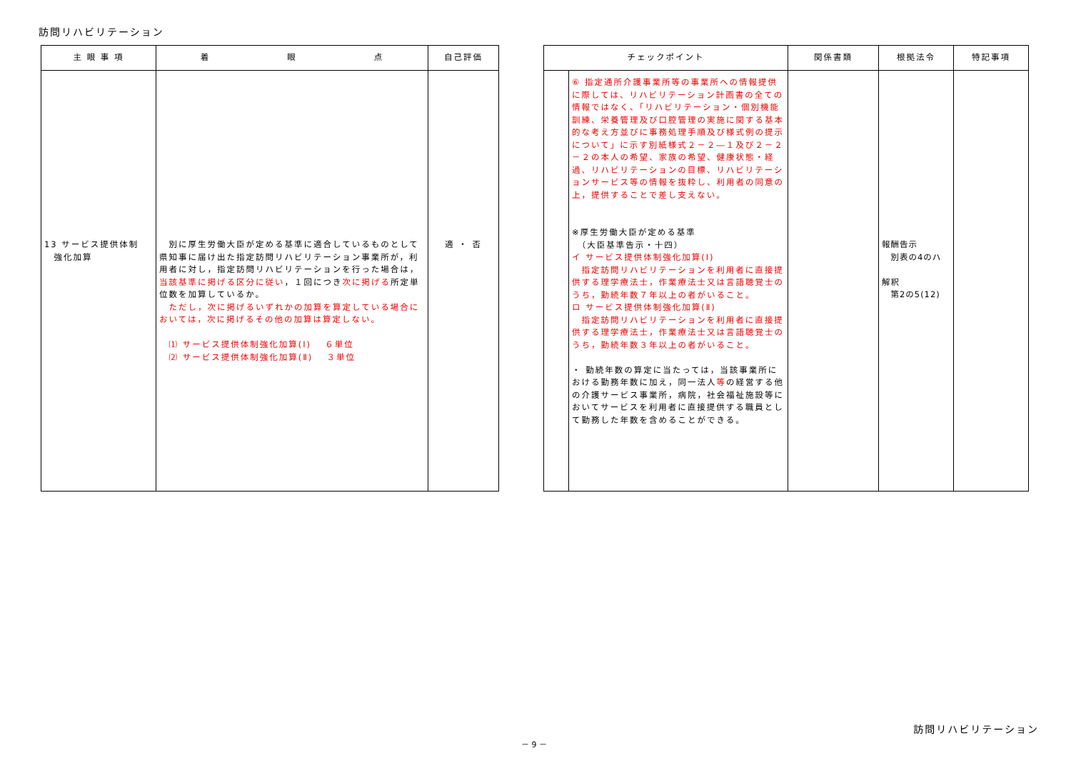訪問リハビリテーション
| 主 眼 事 項 | 着 眼 点 | 自己評価 |
| --- | --- | --- |
| 13 サービス提供体制 強化加算 | 別に厚生労働大臣が定める基準に適合しているものとして県知事に届け出た指定訪問リハビリテーション事業所が，利用者に対し，指定訪問リハビリテーションを行った場合は， 当該基準に掲げる区分に従い ，１回につき 次に掲げる 所定単位数を加算しているか。 ただし，次に掲げるいずれかの加算を算定している場合においては，次に掲げるその他の加算は算定しない。 ⑴ サービス提供体制強化加算(Ⅰ) ６単位 ⑵ サービス提供体制強化加算(Ⅱ) ３単位 | 適 ・ 否 |
| チェックポイント | | 関係書類 | 根拠法令 | 特記事項 |
| --- | --- | --- | --- | --- |
| | ⑥ 指定通所介護事業所等の事業所への情報提供に際しては、リハビリテーション計画書の全ての情報ではなく、「リハビリテーション・個別機能訓練、栄養管理及び口腔管理の実施に関する基本的な考え方並びに事務処理手順及び様式例の提示について」に示す別紙様式２－２―１及び２－２－２の本人の希望、家族の希望、健康状態・経過、リハビリテーションの目標、リハビリテーションサービス等の情報を抜粋し、利用者の同意の上，提供することで差し支えない。 ※厚生労働大臣が定める基準 （大臣基準告示・十四） イ サービス提供体制強化加算(Ⅰ) 指定訪問リハビリテーションを利用者に直接提供する理学療法士，作業療法士又は言語聴覚士のうち，勤続年数７年以上の者がいること。 ロ サービス提供体制強化加算(Ⅱ) 指定訪問リハビリテーションを利用者に直接提供する理学療法士，作業療法士又は言語聴覚士のうち，勤続年数３年以上の者がいること。 ・ 勤続年数の算定に当たっては，当該事業所における勤務年数に加え，同一法人 等 の経営する他の介護サービス事業所，病院，社会福祉施設等においてサービスを利用者に直接提供する職員として勤務した年数を含めることができる。 | | 報酬告示 別表の4のハ 解釈 第2の5(12) | |
－ 9 －
訪問リハビリテーション